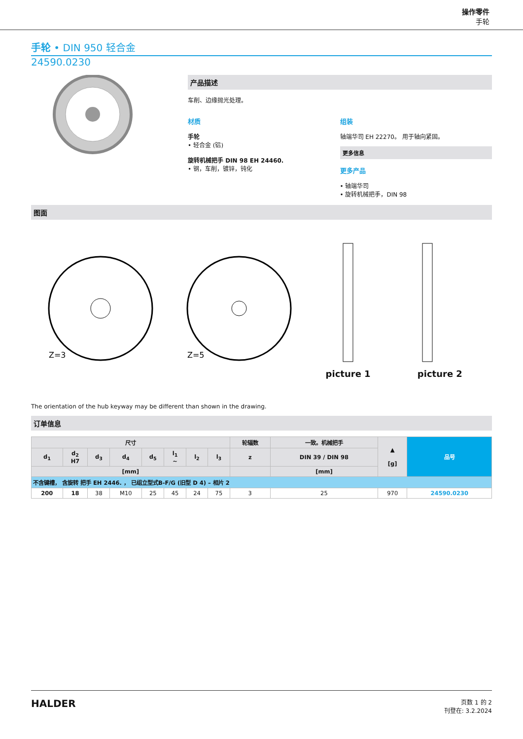操作零件
手轮
手轮 • DIN 950 轻合金
24590.0230
产品描述
车削、边缘抛光处理。
材质
手轮
• 轻合金 (铝)
旋转机械把手 DIN 98 EH 24460.
• 钢，车削，镀锌，钝化
组装
轴端华司 EH 22270。 用于轴向紧固。
更多信息
更多产品
• 轴端华司
• 旋转机械把手，DIN 98
图面
Z=3
Z=5
picture 1
picture 2
The orientation of the hub keyway may be different than shown in the drawing.
订单信息
| 尺寸 | | | | | | | | 轮辐数 | 一致。机械把手 | ▲ [g] | 品号 |
| --- | --- | --- | --- | --- | --- | --- | --- | --- | --- | --- | --- |
| d<sub>1</sub> | d<sub>2</sub> H7 | d<sub>3</sub> | d<sub>4</sub> | d<sub>5</sub> | l<sub>1</sub> ~ | l<sub>2</sub> | l<sub>3</sub> | z | DIN 39 / DIN 98 | | |
| [mm] | | | | | | | | | [mm] | | |
| 不含键槽， 含旋转 把手 EH 2446. ， 已组立型式B-F/G (旧型 D 4) – 相片 2 | | | | | | | | | | | |
| 200 | 18 | 38 | M10 | 25 | 45 | 24 | 75 | 3 | 25 | 970 | 24590.0230 |
HALDER
页数 1 的 2
刊登在: 3.2.2024